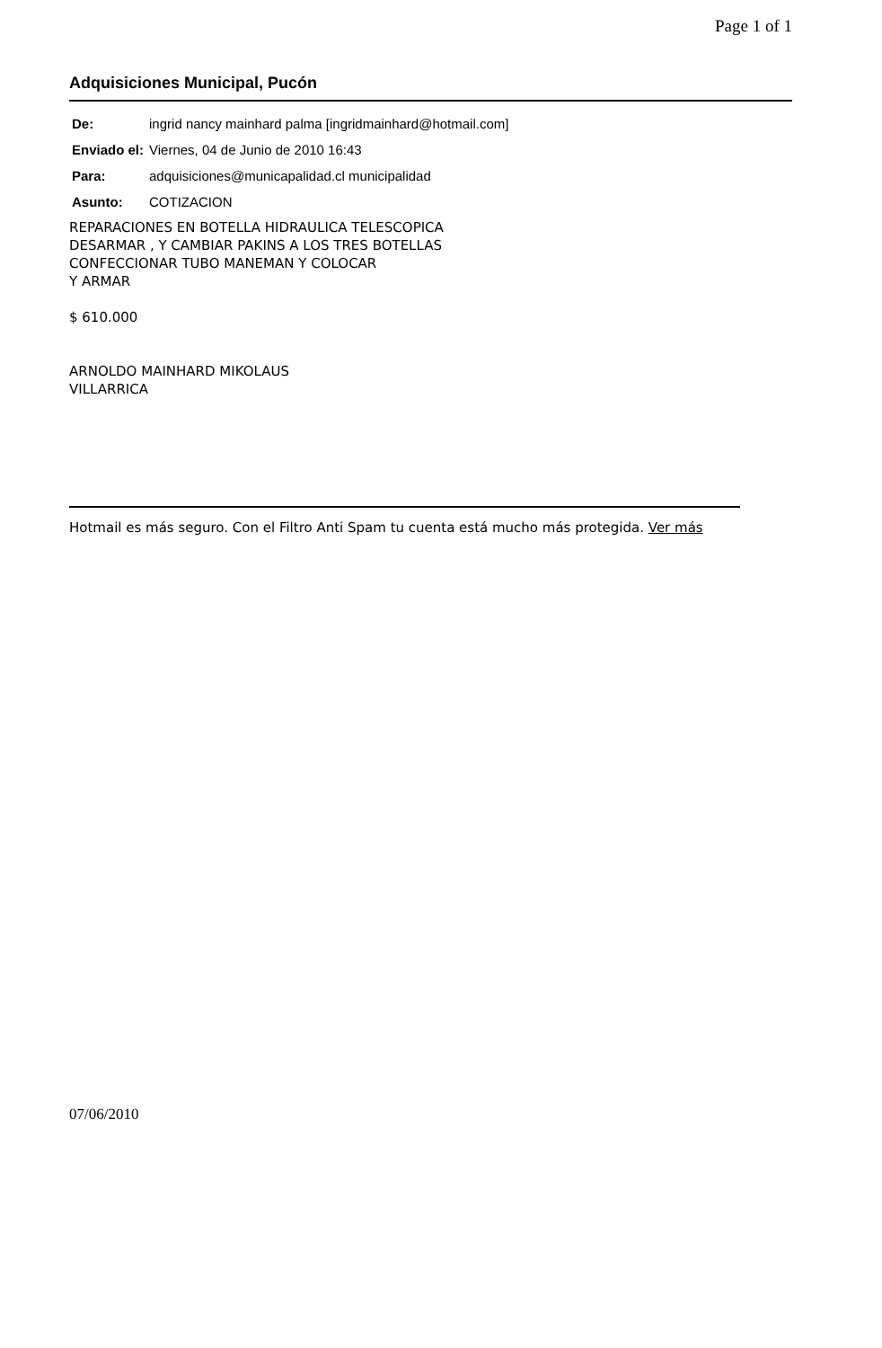Page 1 of 1
Adquisiciones Municipal, Pucón
| De: | ingrid nancy mainhard palma [ingridmainhard@hotmail.com] |
| Enviado el: | Viernes, 04 de Junio de 2010 16:43 |
| Para: | adquisiciones@municapalidad.cl municipalidad |
| Asunto: | COTIZACION |
REPARACIONES EN BOTELLA HIDRAULICA TELESCOPICA
DESARMAR , Y CAMBIAR PAKINS A LOS TRES BOTELLAS
CONFECCIONAR TUBO MANEMAN Y COLOCAR
Y ARMAR
$ 610.000
ARNOLDO MAINHARD MIKOLAUS
VILLARRICA
Hotmail es más seguro. Con el Filtro Anti Spam tu cuenta está mucho más protegida. Ver más
07/06/2010